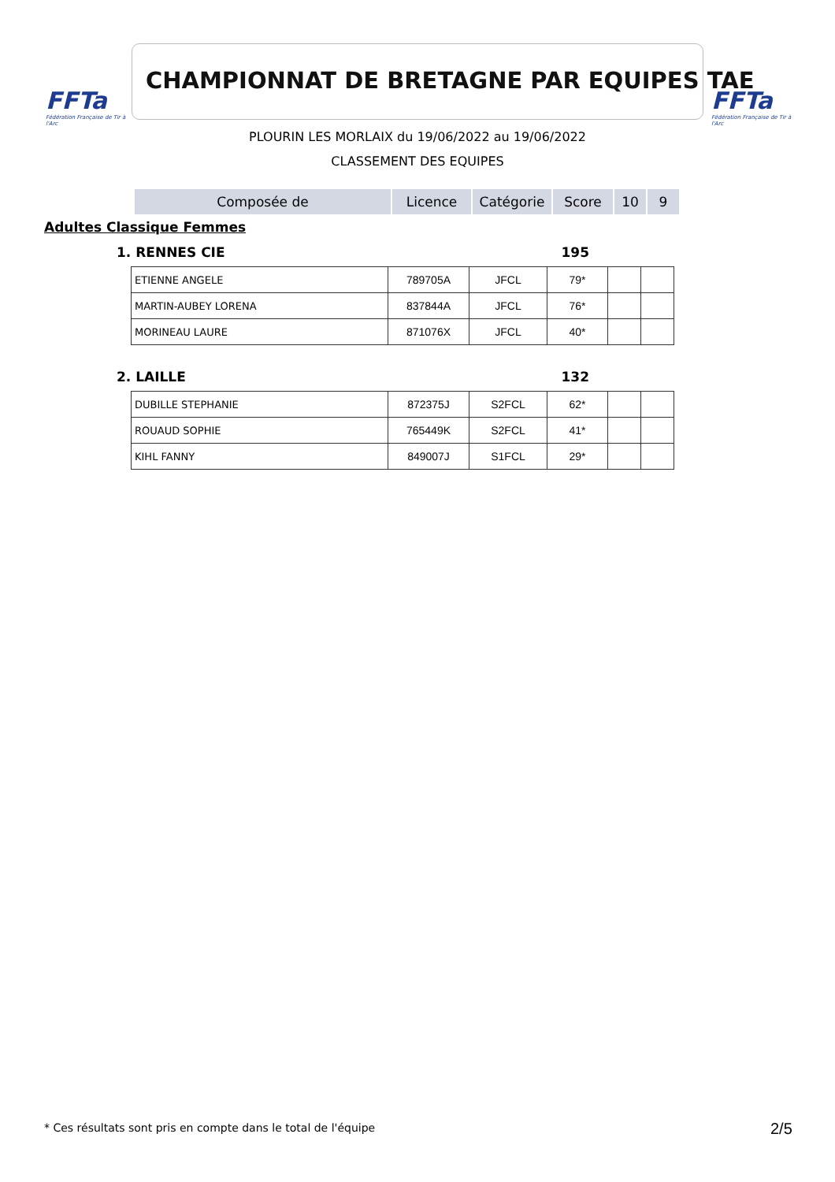FFTa
Fédération Française de Tir à l'Arc
CHAMPIONNAT DE BRETAGNE PAR EQUIPES TAE
FFTa
Fédération Française de Tir à l'Arc
PLOURIN LES MORLAIX du 19/06/2022 au 19/06/2022
CLASSEMENT DES EQUIPES
| Composée de | Licence | Catégorie | Score | 10 | 9 |
Adultes Classique Femmes
1. RENNES CIE 195
| ETIENNE ANGELE | 789705A | JFCL | 79* | | |
| MARTIN-AUBEY LORENA | 837844A | JFCL | 76* | | |
| MORINEAU LAURE | 871076X | JFCL | 40* | | |
2. LAILLE 132
| DUBILLE STEPHANIE | 872375J | S2FCL | 62* | | |
| ROUAUD SOPHIE | 765449K | S2FCL | 41* | | |
| KIHL FANNY | 849007J | S1FCL | 29* | | |
* Ces résultats sont pris en compte dans le total de l'équipe
2/5